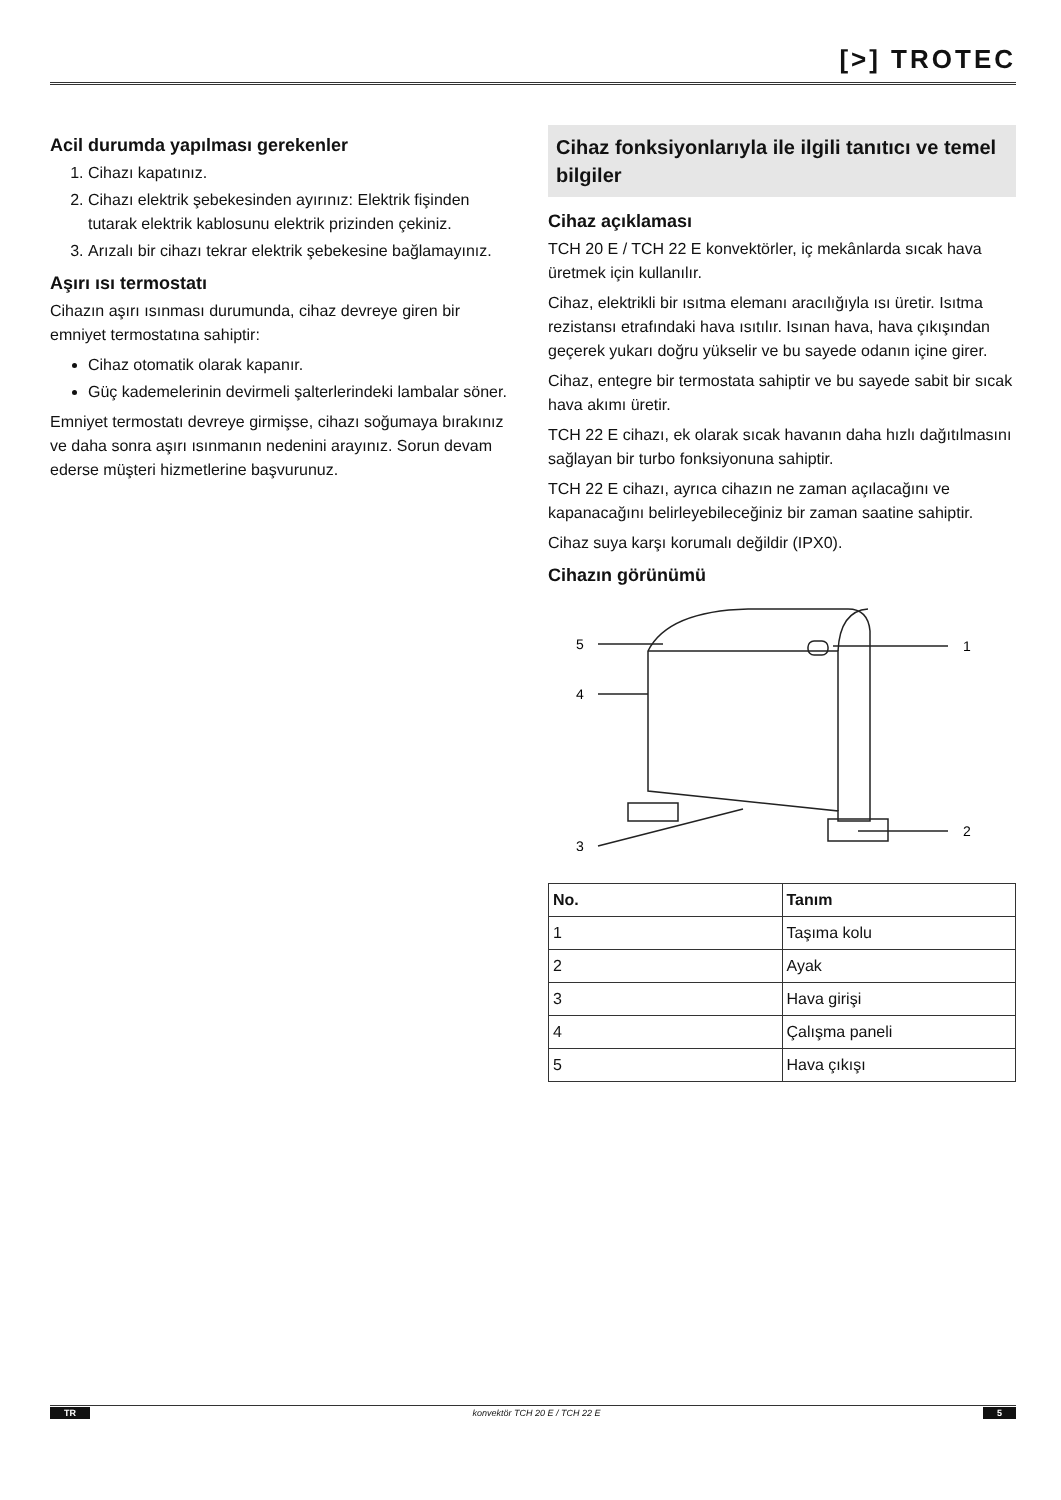[>] TROTEC
Acil durumda yapılması gerekenler
1. Cihazı kapatınız.
2. Cihazı elektrik şebekesinden ayırınız: Elektrik fişinden tutarak elektrik kablosunu elektrik prizinden çekiniz.
3. Arızalı bir cihazı tekrar elektrik şebekesine bağlamayınız.
Aşırı ısı termostatı
Cihazın aşırı ısınması durumunda, cihaz devreye giren bir emniyet termostatına sahiptir:
Cihaz otomatik olarak kapanır.
Güç kademelerinin devirmeli şalterlerindeki lambalar söner.
Emniyet termostatı devreye girmişse, cihazı soğumaya bırakınız ve daha sonra aşırı ısınmanın nedenini arayınız. Sorun devam ederse müşteri hizmetlerine başvurunuz.
Cihaz fonksiyonlarıyla ile ilgili tanıtıcı ve temel bilgiler
Cihaz açıklaması
TCH 20 E / TCH 22 E konvektörler, iç mekânlarda sıcak hava üretmek için kullanılır.
Cihaz, elektrikli bir ısıtma elemanı aracılığıyla ısı üretir. Isıtma rezistansı etrafındaki hava ısıtılır. Isınan hava, hava çıkışından geçerek yukarı doğru yükselir ve bu sayede odanın içine girer.
Cihaz, entegre bir termostata sahiptir ve bu sayede sabit bir sıcak hava akımı üretir.
TCH 22 E cihazı, ek olarak sıcak havanın daha hızlı dağıtılmasını sağlayan bir turbo fonksiyonuna sahiptir.
TCH 22 E cihazı, ayrıca cihazın ne zaman açılacağını ve kapanacağını belirleyebileceğiniz bir zaman saatine sahiptir.
Cihaz suya karşı korumalı değildir (IPX0).
Cihazın görünümü
5
1
4
2
3
| No. | Tanım |
| --- | --- |
| 1 | Taşıma kolu |
| 2 | Ayak |
| 3 | Hava girişi |
| 4 | Çalışma paneli |
| 5 | Hava çıkışı |
TR konvektör TCH 20 E / TCH 22 E 5